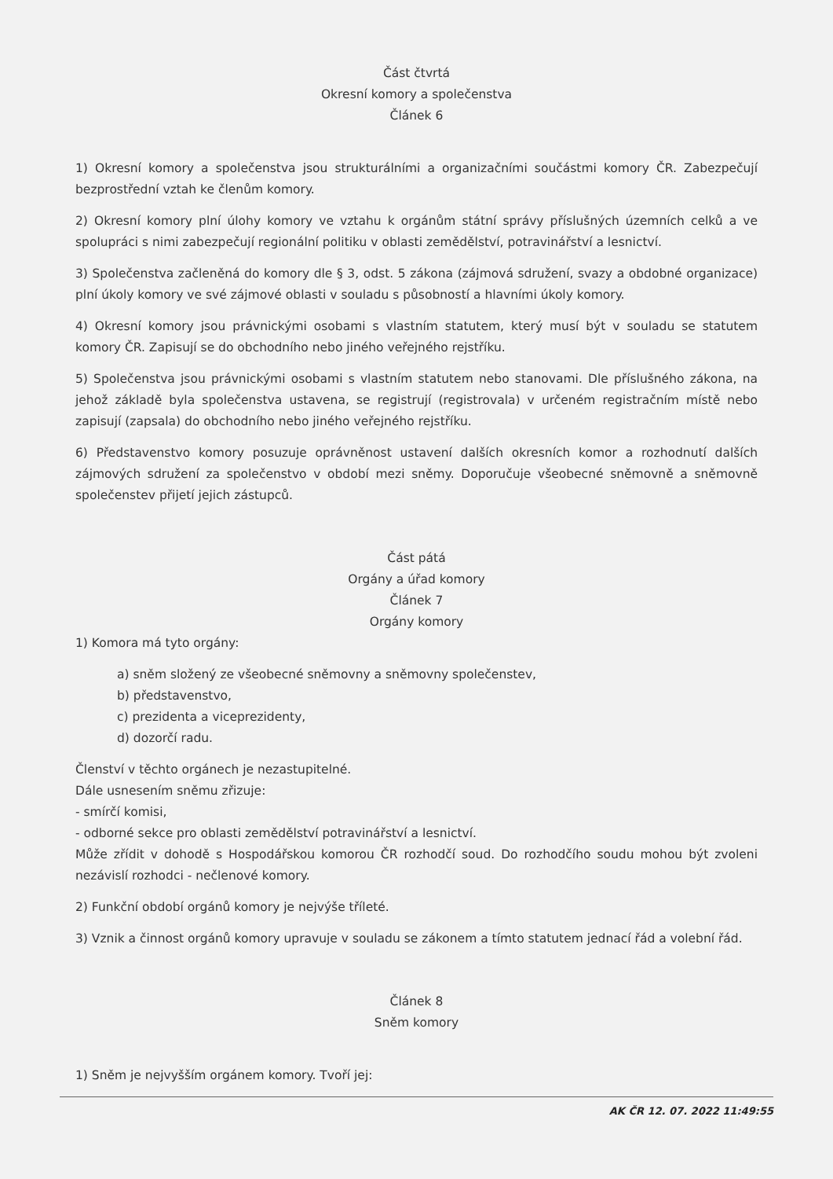Část čtvrtá
Okresní komory a společenstva
Článek 6
1) Okresní komory a společenstva jsou strukturálními a organizačními součástmi komory ČR. Zabezpečují bezprostřední vztah ke členům komory.
2) Okresní komory plní úlohy komory ve vztahu k orgánům státní správy příslušných územních celků a ve spolupráci s nimi zabezpečují regionální politiku v oblasti zemědělství, potravinářství a lesnictví.
3) Společenstva začleněná do komory dle § 3, odst. 5 zákona (zájmová sdružení, svazy a obdobné organizace) plní úkoly komory ve své zájmové oblasti v souladu s působností a hlavními úkoly komory.
4) Okresní komory jsou právnickými osobami s vlastním statutem, který musí být v souladu se statutem komory ČR. Zapisují se do obchodního nebo jiného veřejného rejstříku.
5) Společenstva jsou právnickými osobami s vlastním statutem nebo stanovami. Dle příslušného zákona, na jehož základě byla společenstva ustavena, se registrují (registrovala) v určeném registračním místě nebo zapisují (zapsala) do obchodního nebo jiného veřejného rejstříku.
6) Představenstvo komory posuzuje oprávněnost ustavení dalších okresních komor a rozhodnutí dalších zájmových sdružení za společenstvo v období mezi sněmy. Doporučuje všeobecné sněmovně a sněmovně společenstev přijetí jejich zástupců.
Část pátá
Orgány a úřad komory
Článek 7
Orgány komory
1) Komora má tyto orgány:
a) sněm složený ze všeobecné sněmovny a sněmovny společenstev,
b) představenstvo,
c) prezidenta a viceprezidenty,
d) dozorčí radu.
Členství v těchto orgánech je nezastupitelné.
Dále usnesením sněmu zřizuje:
- smírčí komisi,
- odborné sekce pro oblasti zemědělství potravinářství a lesnictví.
Může zřídit v dohodě s Hospodářskou komorou ČR rozhodčí soud. Do rozhodčího soudu mohou být zvoleni nezávislí rozhodci - nečlenové komory.
2) Funkční období orgánů komory je nejvýše tříleté.
3) Vznik a činnost orgánů komory upravuje v souladu se zákonem a tímto statutem jednací řád a volební řád.
Článek 8
Sněm komory
1) Sněm je nejvyšším orgánem komory. Tvoří jej:
AK ČR 12. 07. 2022 11:49:55